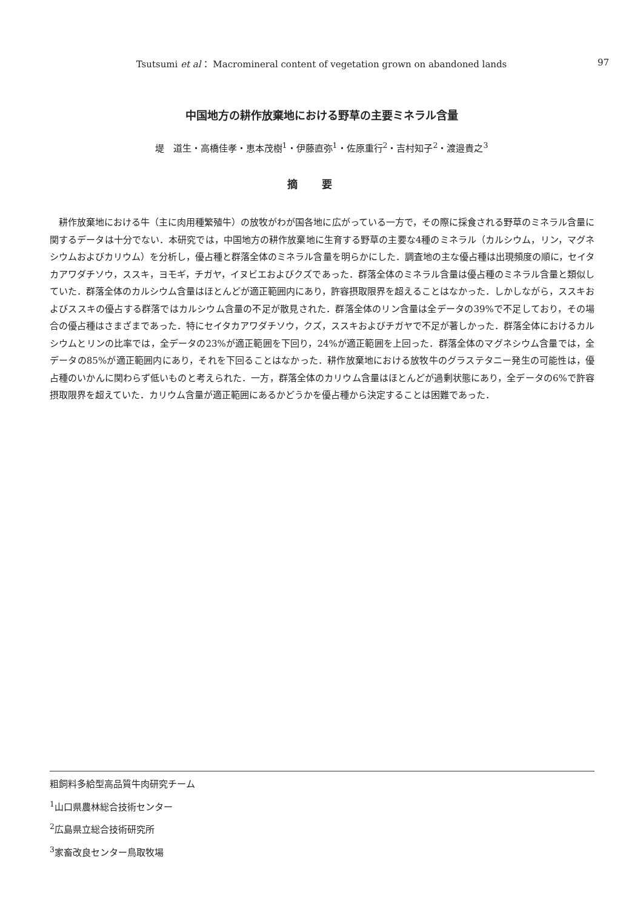Tsutsumi et al： Macromineral content of vegetation grown on abandoned lands 97
中国地方の耕作放棄地における野草の主要ミネラル含量
堤　道生・高橋佳孝・恵本茂樹<sup>1</sup>・伊藤直弥<sup>1</sup>・佐原重行<sup>2</sup>・吉村知子<sup>2</sup>・渡邉貴之<sup>3</sup>
摘要
耕作放棄地における牛（主に肉用種繁殖牛）の放牧がわが国各地に広がっている一方で，その際に採食される野草のミネラル含量に関するデータは十分でない．本研究では，中国地方の耕作放棄地に生育する野草の主要な4種のミネラル（カルシウム，リン，マグネシウムおよびカリウム）を分析し，優占種と群落全体のミネラル含量を明らかにした．調査地の主な優占種は出現頻度の順に，セイタカアワダチソウ，ススキ，ヨモギ，チガヤ，イヌビエおよびクズであった．群落全体のミネラル含量は優占種のミネラル含量と類似していた．群落全体のカルシウム含量はほとんどが適正範囲内にあり，許容摂取限界を超えることはなかった．しかしながら，ススキおよびススキの優占する群落ではカルシウム含量の不足が散見された．群落全体のリン含量は全データの39%で不足しており，その場合の優占種はさまざまであった．特にセイタカアワダチソウ，クズ，ススキおよびチガヤで不足が著しかった．群落全体におけるカルシウムとリンの比率では，全データの23%が適正範囲を下回り，24%が適正範囲を上回った．群落全体のマグネシウム含量では，全データの85%が適正範囲内にあり，それを下回ることはなかった．耕作放棄地における放牧牛のグラステタニー発生の可能性は，優占種のいかんに関わらず低いものと考えられた．一方，群落全体のカリウム含量はほとんどが過剰状態にあり，全データの6%で許容摂取限界を超えていた．カリウム含量が適正範囲にあるかどうかを優占種から決定することは困難であった．
粗飼料多給型高品質牛肉研究チーム
<sup>1</sup> 山口県農林総合技術センター
<sup>2</sup> 広島県立総合技術研究所
<sup>3</sup> 家畜改良センター鳥取牧場